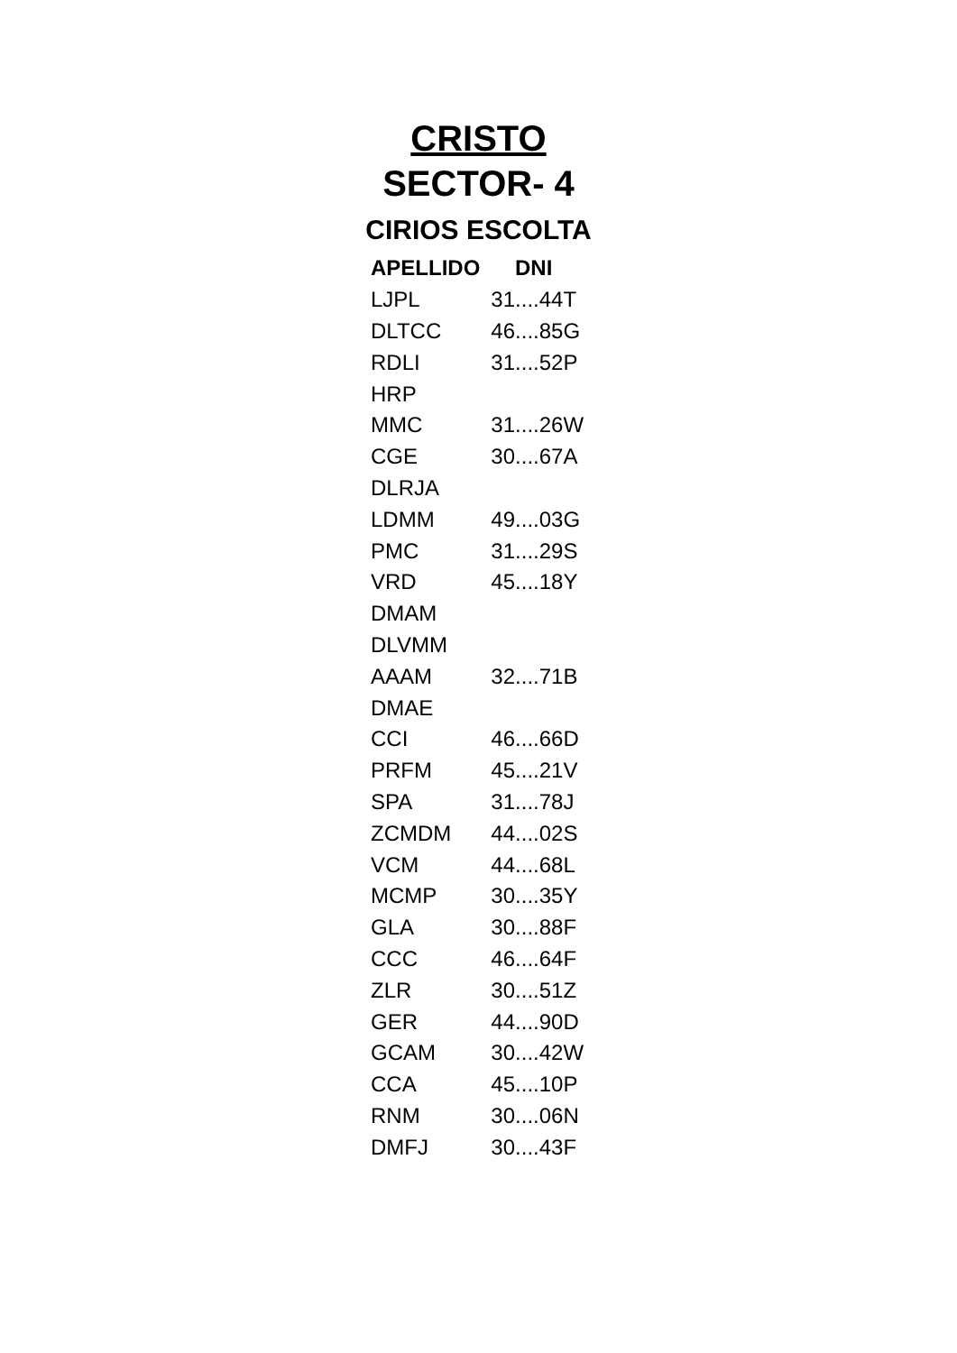CRISTO
SECTOR- 4
CIRIOS ESCOLTA
| APELLIDO | DNI |
| --- | --- |
| LJPL | 31....44T |
| DLTCC | 46....85G |
| RDLI | 31....52P |
| HRP | |
| MMC | 31....26W |
| CGE | 30....67A |
| DLRJA | |
| LDMM | 49....03G |
| PMC | 31....29S |
| VRD | 45....18Y |
| DMAM | |
| DLVMM | |
| AAAM | 32....71B |
| DMAE | |
| CCI | 46....66D |
| PRFM | 45....21V |
| SPA | 31....78J |
| ZCMDM | 44....02S |
| VCM | 44....68L |
| MCMP | 30....35Y |
| GLA | 30....88F |
| CCC | 46....64F |
| ZLR | 30....51Z |
| GER | 44....90D |
| GCAM | 30....42W |
| CCA | 45....10P |
| RNM | 30....06N |
| DMFJ | 30....43F |